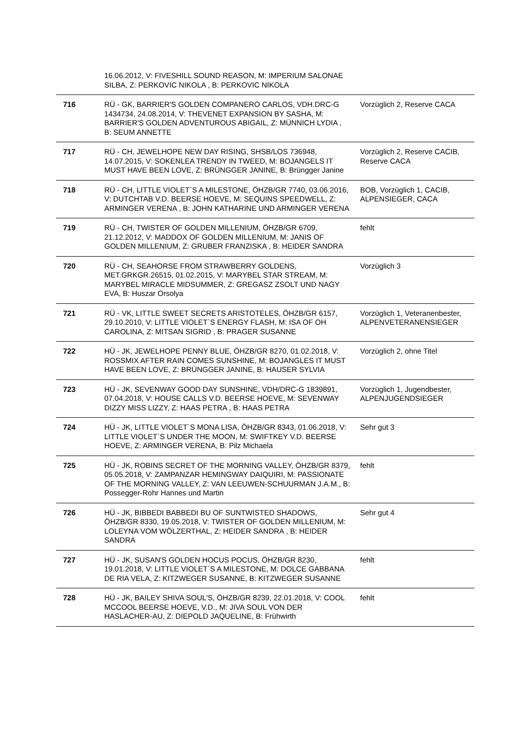| | 16.06.2012, V: FIVESHILL SOUND REASON, M: IMPERIUM SALONAE SILBA, Z: PERKOVIC NIKOLA , B: PERKOVIC NIKOLA | |
| 716 | RÜ - GK, BARRIER'S GOLDEN COMPANERO CARLOS, VDH.DRC-G 1434734, 24.08.2014, V: THEVENET EXPANSION BY SASHA, M: BARRIER'S GOLDEN ADVENTUROUS ABIGAIL, Z: MÜNNICH LYDIA , B: SEUM ANNETTE | Vorzüglich 2, Reserve CACA |
| 717 | RÜ - CH, JEWELHOPE NEW DAY RISING, SHSB/LOS 736948, 14.07.2015, V: SOKENLEA TRENDY IN TWEED, M: BOJANGELS IT MUST HAVE BEEN LOVE, Z: BRÜNGGER JANINE, B: Brüngger Janine | Vorzüglich 2, Reserve CACIB, Reserve CACA |
| 718 | RÜ - CH, LITTLE VIOLET`S A MILESTONE, ÖHZB/GR 7740, 03.06.2016, V: DUTCHTAB V.D. BEERSE HOEVE, M: SEQUINS SPEEDWELL, Z: ARMINGER VERENA , B: JOHN KATHARINE UND ARMINGER VERENA | BOB, Vorzüglich 1, CACIB, ALPENSIEGER, CACA |
| 719 | RÜ - CH, TWISTER OF GOLDEN MILLENIUM, ÖHZB/GR 6709, 21.12.2012, V: MADDOX OF GOLDEN MILLENIUM, M: JANIS OF GOLDEN MILLENIUM, Z: GRUBER FRANZISKA , B: HEIDER SANDRA | fehlt |
| 720 | RÜ - CH, SEAHORSE FROM STRAWBERRY GOLDENS, MET.GRKGR.26515, 01.02.2015, V: MARYBEL STAR STREAM, M: MARYBEL MIRACLE MIDSUMMER, Z: GREGASZ ZSOLT UND NAGY EVA, B: Huszar Orsolya | Vorzüglich 3 |
| 721 | RÜ - VK, LITTLE SWEET SECRETS ARISTOTELES, ÖHZB/GR 6157, 29.10.2010, V: LITTLE VIOLET`S ENERGY FLASH, M: ISA OF OH CAROLINA, Z: MITSAN SIGRID , B: PRAGER SUSANNE | Vorzüglich 1, Veteranenbester, ALPENVETERANENSIEGER |
| 722 | HÜ - JK, JEWELHOPE PENNY BLUE, ÖHZB/GR 8270, 01.02.2018, V: ROSSMIX AFTER RAIN COMES SUNSHINE, M: BOJANGLES IT MUST HAVE BEEN LOVE, Z: BRÜNGGER JANINE, B: HAUSER SYLVIA | Vorzüglich 2, ohne Titel |
| 723 | HÜ - JK, SEVENWAY GOOD DAY SUNSHINE, VDH/DRC-G 1839891, 07.04.2018, V: HOUSE CALLS V.D. BEERSE HOEVE, M: SEVENWAY DIZZY MISS LIZZY, Z: HAAS PETRA , B: HAAS PETRA | Vorzüglich 1, Jugendbester, ALPENJUGENDSIEGER |
| 724 | HÜ - JK, LITTLE VIOLET`S MONA LISA, ÖHZB/GR 8343, 01.06.2018, V: LITTLE VIOLET`S UNDER THE MOON, M: SWIFTKEY V.D. BEERSE HOEVE, Z: ARMINGER VERENA, B: Pilz Michaela | Sehr gut 3 |
| 725 | HÜ - JK, ROBINS SECRET OF THE MORNING VALLEY, ÖHZB/GR 8379, 05.05.2018, V: ZAMPANZAR HEMINGWAY DAIQUIRI, M: PASSIONATE OF THE MORNING VALLEY, Z: VAN LEEUWEN-SCHUURMAN J.A.M., B: Possegger-Rohr Hannes und Martin | fehlt |
| 726 | HÜ - JK, BIBBEDI BABBEDI BU OF SUNTWISTED SHADOWS, ÖHZB/GR 8330, 19.05.2018, V: TWISTER OF GOLDEN MILLENIUM, M: LOLEYNA VOM WÖLZERTHAL, Z: HEIDER SANDRA , B: HEIDER SANDRA | Sehr gut 4 |
| 727 | HÜ - JK, SUSAN'S GOLDEN HOCUS POCUS, ÖHZB/GR 8230, 19.01.2018, V: LITTLE VIOLET`S A MILESTONE, M: DOLCE GABBANA DE RIA VELA, Z: KITZWEGER SUSANNE, B: KITZWEGER SUSANNE | fehlt |
| 728 | HÜ - JK, BAILEY SHIVA SOUL'S, ÖHZB/GR 8239, 22.01.2018, V: COOL MCCOOL BEERSE HOEVE, V.D., M: JIVA SOUL VON DER HASLACHER-AU, Z: DIEPOLD JAQUELINE, B: Frühwirth | fehlt |